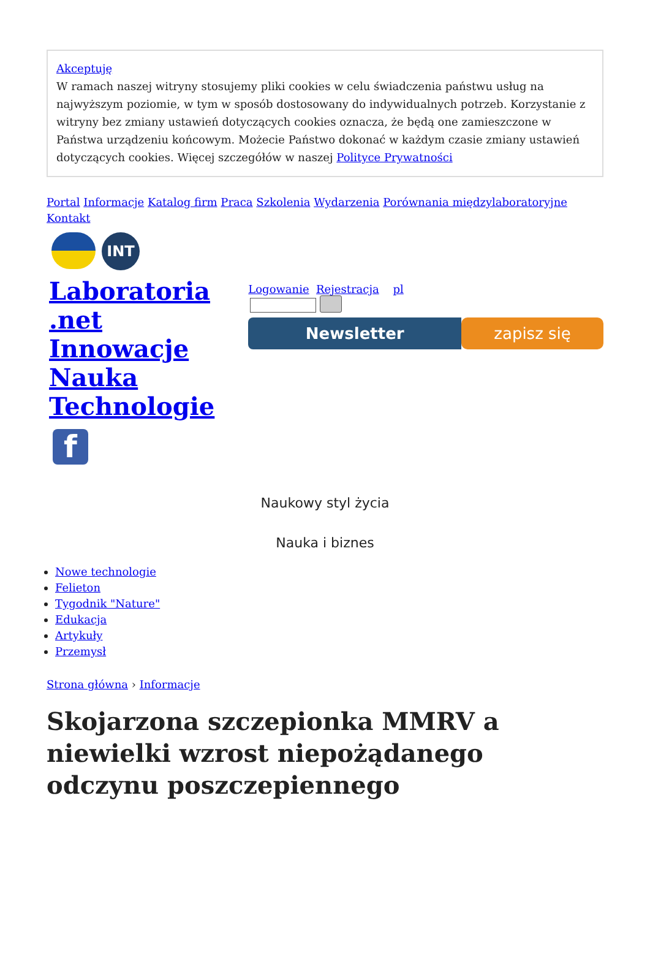Akceptuję
W ramach naszej witryny stosujemy pliki cookies w celu świadczenia państwu usług na najwyższym poziomie, w tym w sposób dostosowany do indywidualnych potrzeb. Korzystanie z witryny bez zmiany ustawień dotyczących cookies oznacza, że będą one zamieszczone w Państwa urządzeniu końcowym. Możecie Państwo dokonać w każdym czasie zmiany ustawień dotyczących cookies. Więcej szczegółów w naszej Polityce Prywatności
Portal Informacje Katalog firm Praca Szkolenia Wydarzenia Porównania międzylaboratoryjne Kontakt
INT
Laboratoria
.net
Innowacje
Nauka
Technologie
f
Logowanie Rejestracja pl
Newsletter zapisz się
Naukowy styl życia
Nauka i biznes
Nowe technologie
Felieton
Tygodnik "Nature"
Edukacja
Artykuły
Przemysł
Strona główna › Informacje
Skojarzona szczepionka MMRV a niewielki wzrost niepożądanego odczynu poszczepiennego